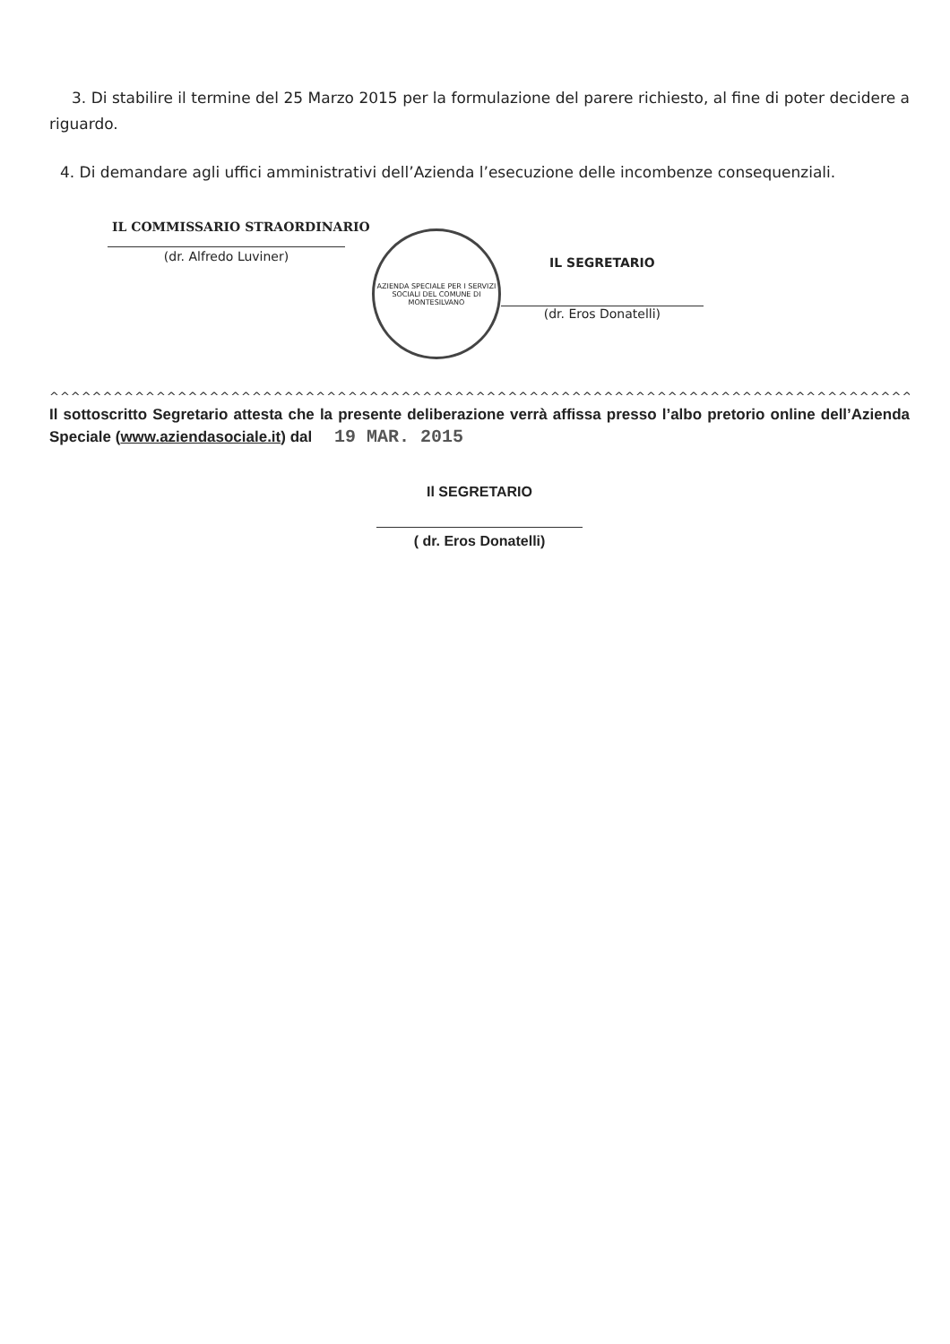3. Di stabilire il termine del 25 Marzo 2015 per la formulazione del parere richiesto, al fine di poter decidere a riguardo.
4. Di demandare agli uffici amministrativi dell’Azienda l’esecuzione delle incombenze consequenziali.
IL COMMISSARIO STRAORDINARIO
(dr. Alfredo Luviner)
AZIENDA SPECIALE PER I SERVIZI SOCIALI DEL COMUNE DI MONTESILVANO
IL SEGRETARIO
(dr. Eros Donatelli)
^^^^^^^^^^^^^^^^^^^^^^^^^^^^^^^^^^^^^^^^^^^^^^^^^^^^^^^^^^^^^^^^^^^^^^^^^^^^^^^^^^^^^^
Il sottoscritto Segretario attesta che la presente deliberazione verrà affissa presso l’albo pretorio online dell’Azienda Speciale (www.aziendasociale.it) dal 19 MAR. 2015
Il SEGRETARIO
( dr. Eros Donatelli)